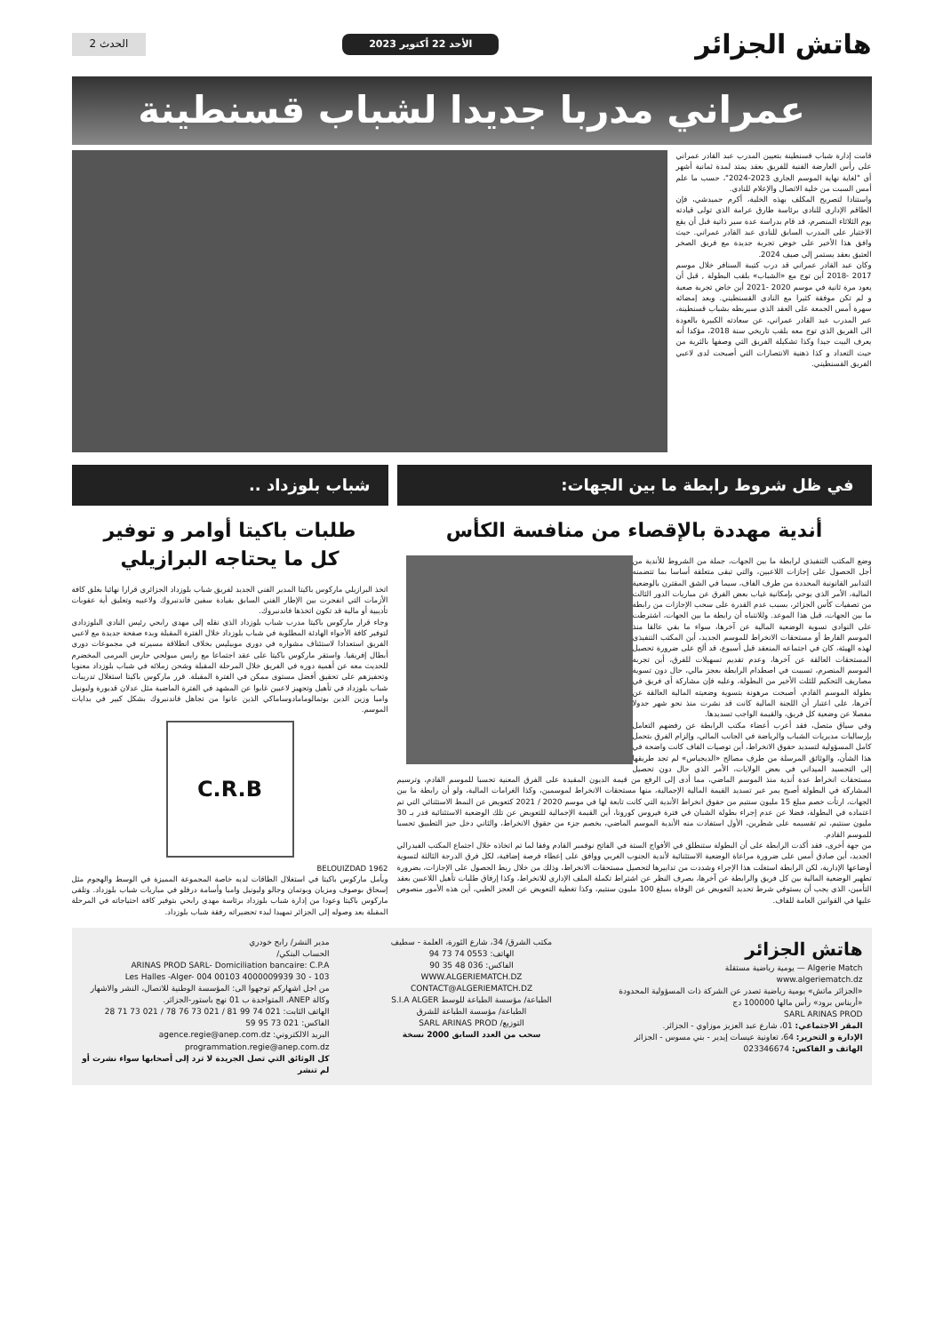هاتش الجزائر
الأحد 22 أكتوبر 2023 الحدث 2
عمراني مدربا جديدا لشباب قسنطينة
قامت إدارة شباب قسنطينة بتعيين المدرب عبد القادر عمراني على رأس العارضة الفنية للفريق بعقد يمتد لمدة ثمانية أشهر أي "لغاية نهاية الموسم الجاري 2023-2024"، حسب ما علم أمس السبت من خلية الاتصال والإعلام للنادي.
واستنادا لتصريح المكلف بهذه الخلية، أكرم حميدشي، فإن الطاقم الإداري للنادي برئاسة طارق عرامة الذي تولى قيادته يوم الثلاثاء المنصرم، قد قام بدراسة عدة سير ذاتية قبل أن يقع الاختيار على المدرب السابق للنادي عبد القادر عمراني. حيث وافق هذا الأخير على خوض تجربة جديدة مع فريق الصخر العتيق بعقد يستمر إلى صيف 2024.
وكان عبد القادر عمراني قد درب كتيبة السنافر خلال موسم 2017 -2018 أين توج مع «الشباب» بلقب البطولة , قبل أن يعود مرة ثانية في موسم 2020 -2021 أين خاض تجربة صعبة و لم تكن موفقة كثيرا مع النادي القسنطيني. وبعد إمضائه سهرة أمس الجمعة على العقد الذي سيربطه بشباب قسنطينة، عبر المدرب عبد القادر عمراني، عن سعادته الكبيرة بالعودة الى الفريق الذي توج معه بلقب تاريخي سنة 2018، مؤكدا أنه يعرف البيت جيدا وكذا تشكيلة الفريق التي وصفها بالثرية من حيث التعداد و كذا ذهنية الانتصارات التي أصبحت لدى لاعبي الفريق القسنطيني.
في ظل شروط رابطة ما بين الجهات:
أندية مهددة بالإقصاء من منافسة الكأس
وضع المكتب التنفيذي لرابطة ما بين الجهات، جملة من الشروط للأندية من أجل الحصول على إجازات اللاعبين، والتي تبقى متعلقة أساسا بما تتضمنه التدابير القانونية المحددة من طرف الفاف، سيما في الشق المقترن بالوضعية المالية، الأمر الذي يوحي بإمكانية غياب بعض الفرق عن مباريات الدور الثالث من تصفيات كأس الجزائر، بسبب عدم القدرة على سحب الإجازات من رابطة ما بين الجهات، قبل هذا الموعد. وللانتباه أن رابطة ما بين الجهات، اشترطت على النوادي تسوية الوضعية المالية عن آخرها، سواء ما بقي عالقا منذ الموسم الفارط أو مستحقات الانخراط للموسم الجديد، أين المكتب التنفيذي لهذه الهيئة، كان في اجتماعه المنعقد قبل أسبوع، قد ألح على ضرورة تحصيل المستحقات العالقة عن آخرها، وعدم تقديم تسهيلات للفرق، أين تجربة الموسم المنصرم، تسببت في اصطدام الرابطة بعجز مالي، حال دون تسوية مصاريف التحكيم للثلث الأخير من البطولة، وعليه فإن مشاركة أي فريق في بطولة الموسم القادم، أصبحت مرهونة بتسوية وضعيته المالية العالقة عن آخرها، على اعتبار أن اللجنة المالية كانت قد نشرت منذ نحو شهر جدولا مفصلا عن وضعية كل فريق، والقيمة الواجب تسديدها.
وفي سياق متصل، فقد أعرب أعضاء مكتب الرابطة عن رفضهم التعامل بإرساليات مديريات الشباب والرياضة في الجانب المالي، وإلزام الفرق بتحمل كامل المسؤولية لتسديد حقوق الانخراط، أين توصيات الفاف كانت واضحة في هذا الشأن، والوثائق المرسلة من طرف مصالح «الديجياس» لم تجد طريقها إلى التجسيد الميداني في بعض الولايات، الأمر الذي حال دون تحصيل مستحقات انخراط عدة أندية منذ الموسم الماضي، مما أدى إلى الرفع من قيمة الديون المقيدة على الفرق المعنية تحسبا للموسم القادم، وترسيم المشاركة في البطولة أصبح يمر عبر تسديد القيمة المالية الإجمالية، منها مستحقات الانخراط لموسمين، وكذا الغرامات المالية، ولو أن رابطة ما بين الجهات، ارتأت خصم مبلغ 15 مليون سنتيم من حقوق انخراط الأندية التي كانت تابعة لها في موسم 2020 / 2021 كتعويض عن النمط الاستثنائي التي تم اعتماده في البطولة، فضلا عن عدم إجراء بطولة الشبان في فترة فيروس كورونا، أين القيمة الإجمالية للتعويض عن تلك الوضعية الاستثنائية قدر بـ 30 مليون سنتيم، تم تقسيمه على شطرين، الأول استفادت منه الأندية الموسم الماضي، بخصم جزء من حقوق الانخراط، والثاني دخل حيز التطبيق تحسبا للموسم القادم.
من جهة أخرى، فقد أكدت الرابطة على أن البطولة ستنطلق في الأفواج الستة في الفاتح نوفمبر القادم وفقا لما تم اتخاذه خلال اجتماع المكتب الفيدرالي الجديد، أين صادق أمس على ضرورة مراعاة الوضعية الاستثنائية لأندية الجنوب الغربي ووافق على إعطاء فرصة إضافية، لكل فرق الدرجة الثالثة لتسوية أوضاعها الإدارية، لكن الرابطة استغلت هذا الإجراء وشددت من تدابيرها لتحصيل مستحقات الانخراط، وذلك من خلال ربط الحصول على الإجازات، بضرورة تطهير الوضعية المالية بين كل فريق والرابطة عن آخرها، بصرف النظر عن اشتراط تكملة الملف الإداري للانخراط، وكذا إرفاق طلبات تأهيل اللاعبين بعقد التأمين، الذي يجب أن يستوفي شرط تحديد التعويض عن الوفاة بمبلغ 100 مليون سنتيم، وكذا تغطية التعويض عن العجز الطبي، أين هذه الأمور منصوص عليها في القوانين العامة للفاف.
شباب بلوزداد ..
طلبات باكيتا أوامر و توفير
كل ما يحتاجه البرازيلي
اتخذ البرازيلي ماركوس باكيتا المدير الفني الجديد لفريق شباب بلوزداد الجزائري قرارا نهائيا بغلق كافة الأزمات التي انفجرت بين الإطار الفني السابق بقيادة سفين فاندنبروك ولاعبيه وتعليق أية عقوبات تأديبية أو مالية قد تكون اتخذها فاندنبروك.
وجاء قرار ماركوس باكيتا مدرب شباب بلوزداد الذي نقله إلى مهدي رابحي رئيس النادي البلوزدادي لتوفير كافة الأجواء الهادئة المطلوبة في شباب بلوزداد خلال الفترة المقبلة وبدء صفحة جديدة مع لاعبي الفريق استعدادا لاستئناف مشواره في دوري موبيليس بخلاف انطلاقة مسيرته في مجموعات دوري أبطال إفريقيا. واستقر ماركوس باكيتا على عقد اجتماعا مع رايس مبولحي حارس المرمى المخضرم للحديث معه عن أهمية دوره في الفريق خلال المرحلة المقبلة وشحن زملائه في شباب بلوزداد معنويا وتحفيزهم على تحقيق أفضل مستوى ممكن في الفترة المقبلة. قرر ماركوس باكيتا استغلال تدريبات شباب بلوزداد في تأهيل وتجهيز لاعبين غابوا عن المشهد في الفترة الماضية مثل عدلان قديورة وليونيل وامبا وزين الدين بوتمالومامادوساماكي الذين عانوا من تجاهل فاندنبروك بشكل كبير في بدايات الموسم.
C.R.B
1962 BELOUIZDAD
ويأمل ماركوس باكيتا في استغلال الطاقات لديه خاصة المجموعة المميزة في الوسط والهجوم مثل إسحاق بوصوف ومزيان وبوتمان وجالو وليونيل وامبا وأسامة درفلو في مباريات شباب بلوزداد. وتلقى ماركوس باكيتا وعودا من إدارة شباب بلوزداد برئاسة مهدي رابحي بتوفير كافة احتياجاته في المرحلة المقبلة بعد وصوله إلى الجزائر تمهيدا لبدء تحضيراته رفقة شباب بلوزداد.
هاتش الجزائر
Algerie Match — يومية رياضية مستقلة
www.algeriematch.dz
«الجزائر ماتش» يومية رياضية تصدر عن الشركة ذات المسؤولية المحدودة «أريناس برود» رأس مالها 100000 دج
SARL ARINAS PROD
المقر الاجتماعي: 01، شارع عبد العزيز موزاوي - الجزائر.
الإدارة و التحرير: 64، تعاونية عيسات إيدير - بني مسوس - الجزائر
الهاتف و الفاكس: 023346674
مكتب الشرق/ 34، شارع الثورة، العلمة - سطيف
الهاتف: 0553 74 73 94
الفاكس: 036 48 35 90
WWW.ALGERIEMATCH.DZ
CONTACT@ALGERIEMATCH.DZ
الطباعة/ مؤسسة الطباعة للوسط S.I.A ALGER
الطباعة/ مؤسسة الطباعة للشرق
التوزيع/ SARL ARINAS PROD
سحب من العدد السابق 2000 نسخة
مدير النشر/ رابح خودري
الحساب البنكي/
ARINAS PROD SARL- Domiciliation bancaire: C.P.A
103 - Les Halles -Alger- 004 00103 4000009939 30
من اجل اشهاركم توجهوا الى: المؤسسة الوطنية للاتصال، النشر والاشهار وكالة ANEP، المتواجدة ب 01 نهج باستور-الجزائر.
الهاتف الثابت: 021 74 99 81 / 021 73 76 78 / 021 73 71 28
الفاكس: 021 73 95 59
البريد الالكتروني: agence.regie@anep.com.dz programmation.regie@anep.com.dz
كل الوثائق التي تصل الجريدة لا ترد إلى أصحابها سواء نشرت أو لم تنشر